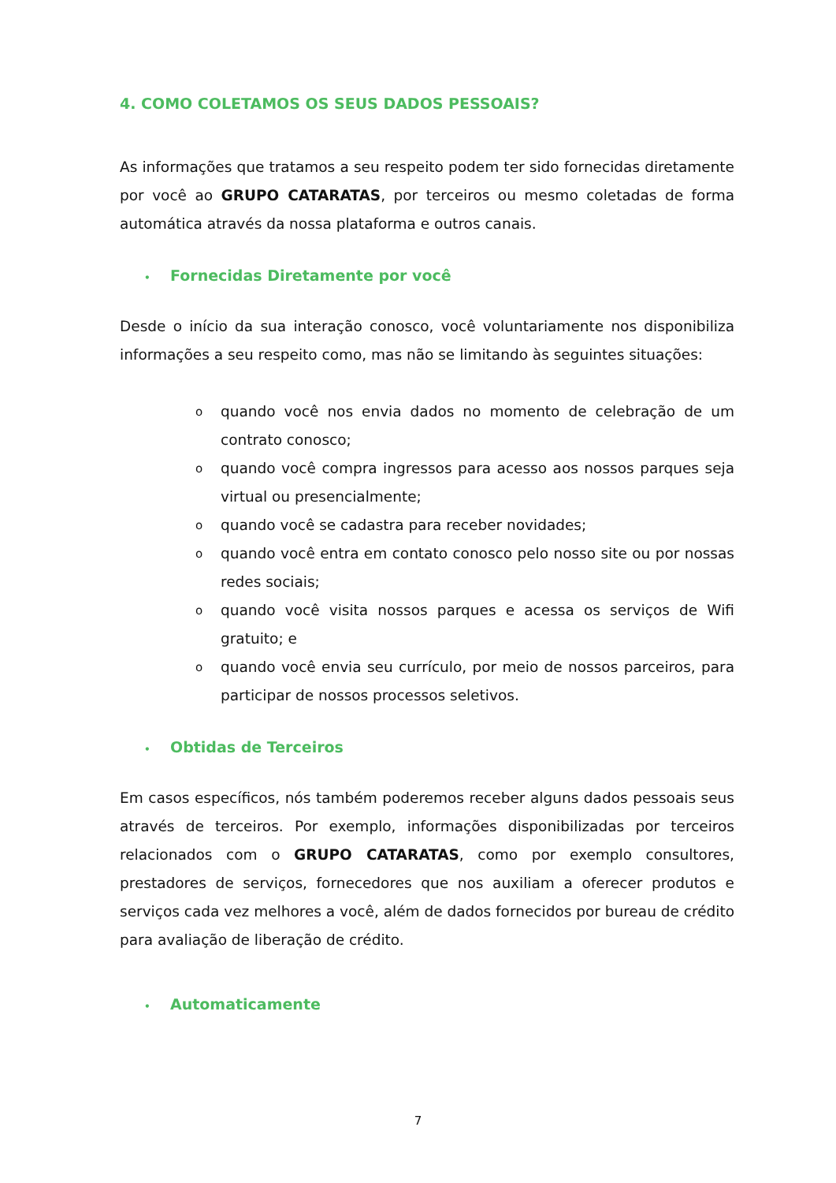4. COMO COLETAMOS OS SEUS DADOS PESSOAIS?
As informações que tratamos a seu respeito podem ter sido fornecidas diretamente por você ao GRUPO CATARATAS, por terceiros ou mesmo coletadas de forma automática através da nossa plataforma e outros canais.
• Fornecidas Diretamente por você
Desde o início da sua interação conosco, você voluntariamente nos disponibiliza informações a seu respeito como, mas não se limitando às seguintes situações:
o quando você nos envia dados no momento de celebração de um contrato conosco;
o quando você compra ingressos para acesso aos nossos parques seja virtual ou presencialmente;
o quando você se cadastra para receber novidades;
o quando você entra em contato conosco pelo nosso site ou por nossas redes sociais;
o quando você visita nossos parques e acessa os serviços de Wifi gratuito; e
o quando você envia seu currículo, por meio de nossos parceiros, para participar de nossos processos seletivos.
• Obtidas de Terceiros
Em casos específicos, nós também poderemos receber alguns dados pessoais seus através de terceiros. Por exemplo, informações disponibilizadas por terceiros relacionados com o GRUPO CATARATAS, como por exemplo consultores, prestadores de serviços, fornecedores que nos auxiliam a oferecer produtos e serviços cada vez melhores a você, além de dados fornecidos por bureau de crédito para avaliação de liberação de crédito.
• Automaticamente
7